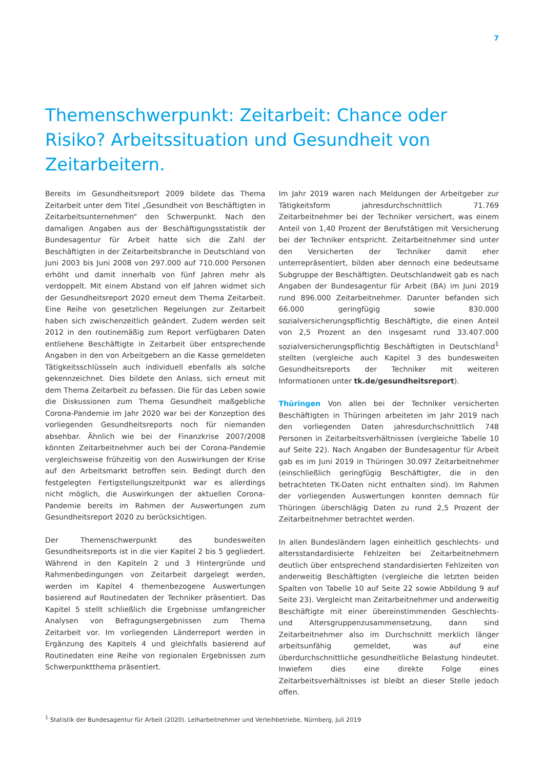7
Themenschwerpunkt: Zeitarbeit: Chance oder Risiko? Arbeitssituation und Gesundheit von Zeitarbeitern.
Bereits im Gesundheitsreport 2009 bildete das Thema Zeitarbeit unter dem Titel „Gesundheit von Beschäftigten in Zeitarbeitsunternehmen“ den Schwerpunkt. Nach den damaligen Angaben aus der Beschäftigungsstatistik der Bundesagentur für Arbeit hatte sich die Zahl der Beschäftigten in der Zeitarbeitsbranche in Deutschland von Juni 2003 bis Juni 2008 von 297.000 auf 710.000 Personen erhöht und damit innerhalb von fünf Jahren mehr als verdoppelt. Mit einem Abstand von elf Jahren widmet sich der Gesundheitsreport 2020 erneut dem Thema Zeitarbeit. Eine Reihe von gesetzlichen Regelungen zur Zeitarbeit haben sich zwischenzeitlich geändert. Zudem werden seit 2012 in den routinemäßig zum Report verfügbaren Daten entliehene Beschäftigte in Zeitarbeit über entsprechende Angaben in den von Arbeitgebern an die Kasse gemeldeten Tätigkeitsschlüsseln auch individuell ebenfalls als solche gekennzeichnet. Dies bildete den Anlass, sich erneut mit dem Thema Zeitarbeit zu befassen. Die für das Leben sowie die Diskussionen zum Thema Gesundheit maßgebliche Corona-Pandemie im Jahr 2020 war bei der Konzeption des vorliegenden Gesundheitsreports noch für niemanden absehbar. Ähnlich wie bei der Finanzkrise 2007/2008 könnten Zeitarbeitnehmer auch bei der Corona-Pandemie vergleichsweise frühzeitig von den Auswirkungen der Krise auf den Arbeitsmarkt betroffen sein. Bedingt durch den festgelegten Fertigstellungszeitpunkt war es allerdings nicht möglich, die Auswirkungen der aktuellen Corona-Pandemie bereits im Rahmen der Auswertungen zum Gesundheitsreport 2020 zu berücksichtigen.
Der Themenschwerpunkt des bundesweiten Gesundheitsreports ist in die vier Kapitel 2 bis 5 gegliedert. Während in den Kapiteln 2 und 3 Hintergründe und Rahmenbedingungen von Zeitarbeit dargelegt werden, werden im Kapitel 4 themenbezogene Auswertungen basierend auf Routinedaten der Techniker präsentiert. Das Kapitel 5 stellt schließlich die Ergebnisse umfangreicher Analysen von Befragungsergebnissen zum Thema Zeitarbeit vor. Im vorliegenden Länderreport werden in Ergänzung des Kapitels 4 und gleichfalls basierend auf Routinedaten eine Reihe von regionalen Ergebnissen zum Schwerpunktthema präsentiert.
Im Jahr 2019 waren nach Meldungen der Arbeitgeber zur Tätigkeitsform jahresdurchschnittlich 71.769 Zeitarbeitnehmer bei der Techniker versichert, was einem Anteil von 1,40 Prozent der Berufstätigen mit Versicherung bei der Techniker entspricht. Zeitarbeitnehmer sind unter den Versicherten der Techniker damit eher unterrepräsentiert, bilden aber dennoch eine bedeutsame Subgruppe der Beschäftigten. Deutschlandweit gab es nach Angaben der Bundesagentur für Arbeit (BA) im Juni 2019 rund 896.000 Zeitarbeitnehmer. Darunter befanden sich 66.000 geringfügig sowie 830.000 sozialversicherungspflichtig Beschäftigte, die einen Anteil von 2,5 Prozent an den insgesamt rund 33.407.000 sozialversicherungspflichtig Beschäftigten in Deutschland<sup>1</sup> stellten (vergleiche auch Kapitel 3 des bundesweiten Gesundheitsreports der Techniker mit weiteren Informationen unter tk.de/gesundheitsreport).
Thüringen Von allen bei der Techniker versicherten Beschäftigten in Thüringen arbeiteten im Jahr 2019 nach den vorliegenden Daten jahresdurchschnittlich 748 Personen in Zeitarbeitsverhältnissen (vergleiche Tabelle 10 auf Seite 22). Nach Angaben der Bundesagentur für Arbeit gab es im Juni 2019 in Thüringen 30.097 Zeitarbeitnehmer (einschließlich geringfügig Beschäftigter, die in den betrachteten TK-Daten nicht enthalten sind). Im Rahmen der vorliegenden Auswertungen konnten demnach für Thüringen überschlägig Daten zu rund 2,5 Prozent der Zeitarbeitnehmer betrachtet werden.
In allen Bundesländern lagen einheitlich geschlechts- und altersstandardisierte Fehlzeiten bei Zeitarbeitnehmern deutlich über entsprechend standardisierten Fehlzeiten von anderweitig Beschäftigten (vergleiche die letzten beiden Spalten von Tabelle 10 auf Seite 22 sowie Abbildung 9 auf Seite 23). Vergleicht man Zeitarbeitnehmer und anderweitig Beschäftigte mit einer übereinstimmenden Geschlechts- und Altersgruppenzusammensetzung, dann sind Zeitarbeitnehmer also im Durchschnitt merklich länger arbeitsunfähig gemeldet, was auf eine überdurchschnittliche gesundheitliche Belastung hindeutet. Inwiefern dies eine direkte Folge eines Zeitarbeitsverhältnisses ist bleibt an dieser Stelle jedoch offen.
<sup>1</sup> Statistik der Bundesagentur für Arbeit (2020). Leiharbeitnehmer und Verleihbetriebe, Nürnberg, Juli 2019